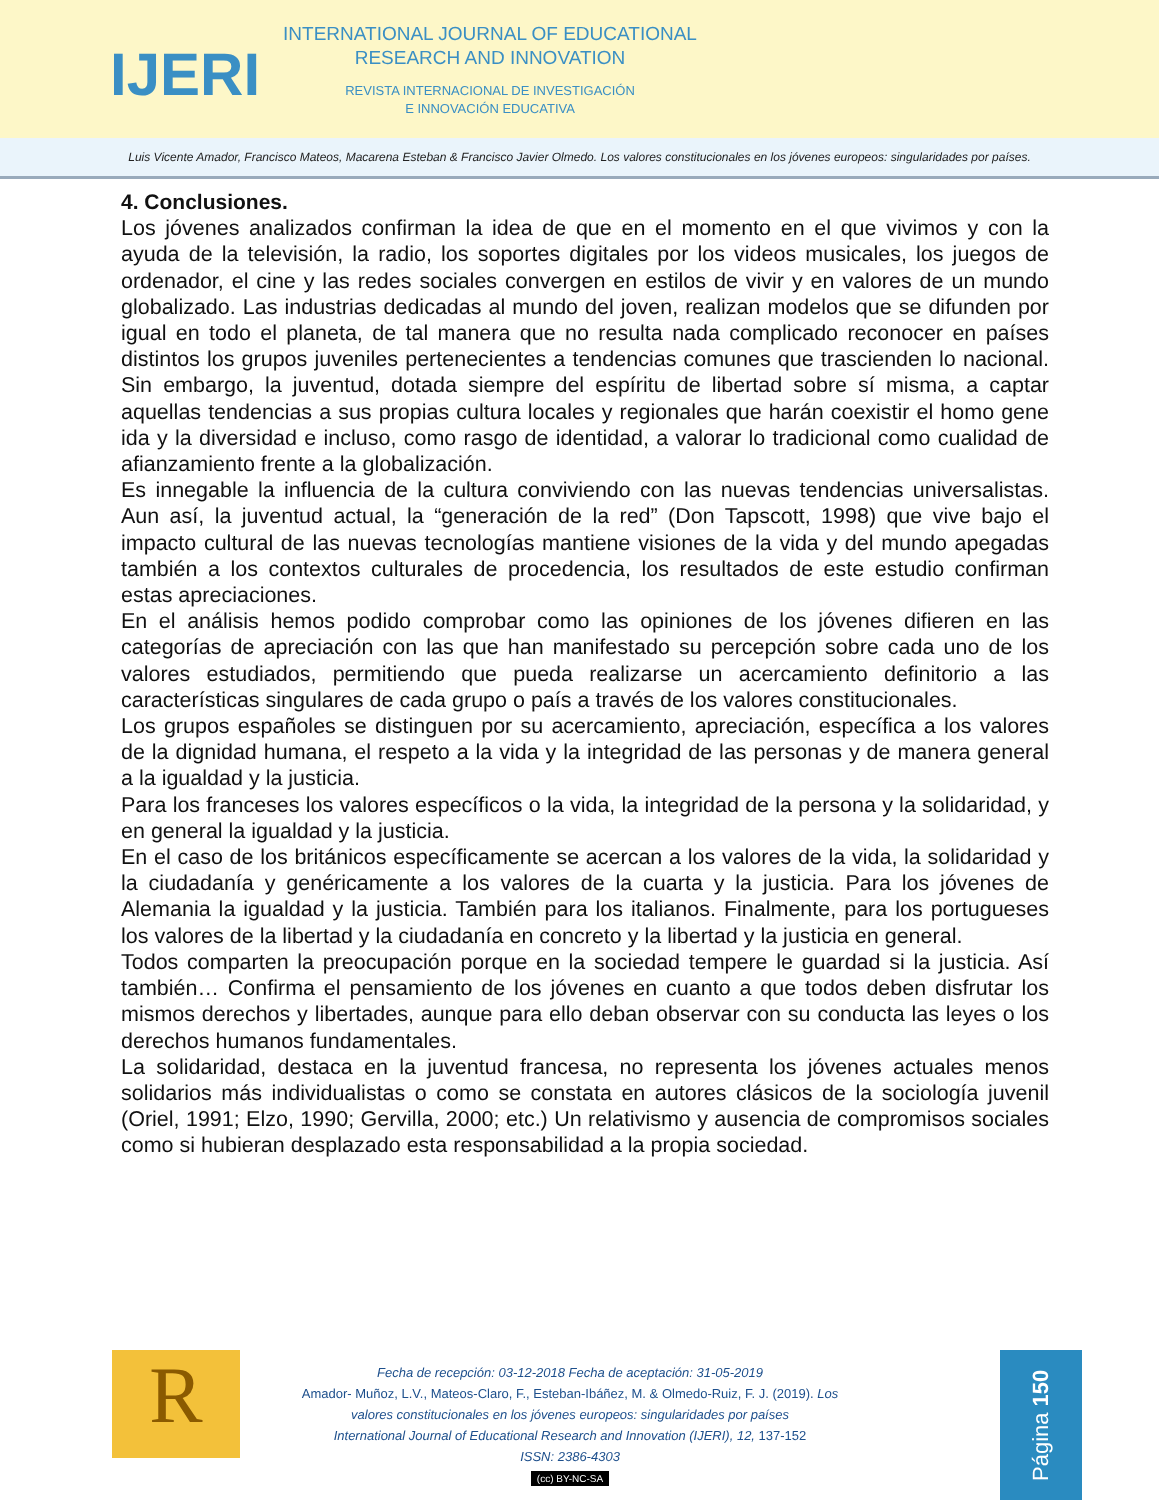IJERI
INTERNATIONAL JOURNAL OF EDUCATIONAL
RESEARCH AND INNOVATION
REVISTA INTERNACIONAL DE INVESTIGACIÓN
E INNOVACIÓN EDUCATIVA
Luis Vicente Amador, Francisco Mateos, Macarena Esteban & Francisco Javier Olmedo. Los valores constitucionales en los jóvenes europeos: singularidades por países.
4. Conclusiones.
Los jóvenes analizados confirman la idea de que en el momento en el que vivimos y con la ayuda de la televisión, la radio, los soportes digitales por los videos musicales, los juegos de ordenador, el cine y las redes sociales convergen en estilos de vivir y en valores de un mundo globalizado. Las industrias dedicadas al mundo del joven, realizan modelos que se difunden por igual en todo el planeta, de tal manera que no resulta nada complicado reconocer en países distintos los grupos juveniles pertenecientes a tendencias comunes que trascienden lo nacional. Sin embargo, la juventud, dotada siempre del espíritu de libertad sobre sí misma, a captar aquellas tendencias a sus propias cultura locales y regionales que harán coexistir el homo gene ida y la diversidad e incluso, como rasgo de identidad, a valorar lo tradicional como cualidad de afianzamiento frente a la globalización.
Es innegable la influencia de la cultura conviviendo con las nuevas tendencias universalistas. Aun así, la juventud actual, la “generación de la red” (Don Tapscott, 1998) que vive bajo el impacto cultural de las nuevas tecnologías mantiene visiones de la vida y del mundo apegadas también a los contextos culturales de procedencia, los resultados de este estudio confirman estas apreciaciones.
En el análisis hemos podido comprobar como las opiniones de los jóvenes difieren en las categorías de apreciación con las que han manifestado su percepción sobre cada uno de los valores estudiados, permitiendo que pueda realizarse un acercamiento definitorio a las características singulares de cada grupo o país a través de los valores constitucionales.
Los grupos españoles se distinguen por su acercamiento, apreciación, específica a los valores de la dignidad humana, el respeto a la vida y la integridad de las personas y de manera general a la igualdad y la justicia.
Para los franceses los valores específicos o la vida, la integridad de la persona y la solidaridad, y en general la igualdad y la justicia.
En el caso de los británicos específicamente se acercan a los valores de la vida, la solidaridad y la ciudadanía y genéricamente a los valores de la cuarta y la justicia. Para los jóvenes de Alemania la igualdad y la justicia. También para los italianos. Finalmente, para los portugueses los valores de la libertad y la ciudadanía en concreto y la libertad y la justicia en general.
Todos comparten la preocupación porque en la sociedad tempere le guardad si la justicia. Así también… Confirma el pensamiento de los jóvenes en cuanto a que todos deben disfrutar los mismos derechos y libertades, aunque para ello deban observar con su conducta las leyes o los derechos humanos fundamentales.
La solidaridad, destaca en la juventud francesa, no representa los jóvenes actuales menos solidarios más individualistas o como se constata en autores clásicos de la sociología juvenil (Oriel, 1991; Elzo, 1990; Gervilla, 2000; etc.) Un relativismo y ausencia de compromisos sociales como si hubieran desplazado esta responsabilidad a la propia sociedad.
R
Fecha de recepción: 03-12-2018 Fecha de aceptación: 31-05-2019
Amador- Muñoz, L.V., Mateos-Claro, F., Esteban-Ibáñez, M. & Olmedo-Ruiz, F. J. (2019). Los valores constitucionales en los jóvenes europeos: singularidades por países
International Journal of Educational Research and Innovation (IJERI), 12, 137-152
ISSN: 2386-4303
(cc) BY-NC-SA
Página 150